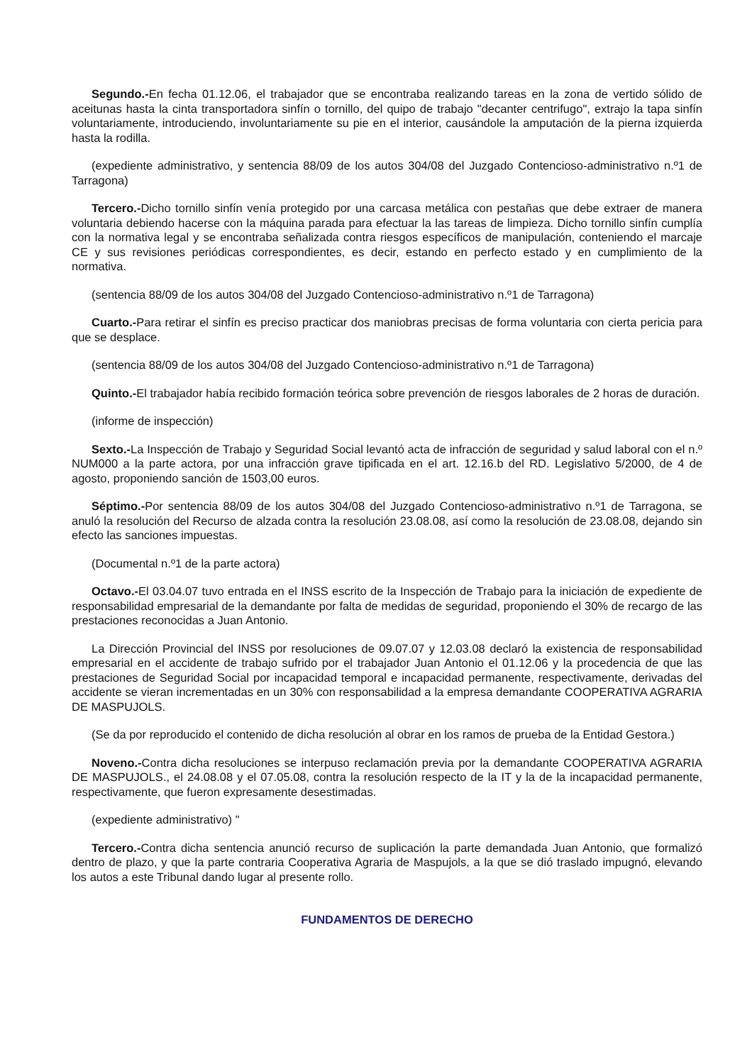Segundo.-En fecha 01.12.06, el trabajador que se encontraba realizando tareas en la zona de vertido sólido de aceitunas hasta la cinta transportadora sinfín o tornillo, del quipo de trabajo "decanter centrifugo", extrajo la tapa sinfín voluntariamente, introduciendo, involuntariamente su pie en el interior, causándole la amputación de la pierna izquierda hasta la rodilla.
(expediente administrativo, y sentencia 88/09 de los autos 304/08 del Juzgado Contencioso-administrativo n.º1 de Tarragona)
Tercero.-Dicho tornillo sinfín venía protegido por una carcasa metálica con pestañas que debe extraer de manera voluntaria debiendo hacerse con la máquina parada para efectuar la las tareas de limpieza. Dicho tornillo sinfín cumplía con la normativa legal y se encontraba señalizada contra riesgos específicos de manipulación, conteniendo el marcaje CE y sus revisiones periódicas correspondientes, es decir, estando en perfecto estado y en cumplimiento de la normativa.
(sentencia 88/09 de los autos 304/08 del Juzgado Contencioso-administrativo n.º1 de Tarragona)
Cuarto.-Para retirar el sinfín es preciso practicar dos maniobras precisas de forma voluntaria con cierta pericia para que se desplace.
(sentencia 88/09 de los autos 304/08 del Juzgado Contencioso-administrativo n.º1 de Tarragona)
Quinto.-El trabajador había recibido formación teórica sobre prevención de riesgos laborales de 2 horas de duración.
(informe de inspección)
Sexto.-La Inspección de Trabajo y Seguridad Social levantó acta de infracción de seguridad y salud laboral con el n.º NUM000 a la parte actora, por una infracción grave tipificada en el art. 12.16.b del RD. Legislativo 5/2000, de 4 de agosto, proponiendo sanción de 1503,00 euros.
Séptimo.-Por sentencia 88/09 de los autos 304/08 del Juzgado Contencioso-administrativo n.º1 de Tarragona, se anuló la resolución del Recurso de alzada contra la resolución 23.08.08, así como la resolución de 23.08.08, dejando sin efecto las sanciones impuestas.
(Documental n.º1 de la parte actora)
Octavo.-El 03.04.07 tuvo entrada en el INSS escrito de la Inspección de Trabajo para la iniciación de expediente de responsabilidad empresarial de la demandante por falta de medidas de seguridad, proponiendo el 30% de recargo de las prestaciones reconocidas a Juan Antonio.
La Dirección Provincial del INSS por resoluciones de 09.07.07 y 12.03.08 declaró la existencia de responsabilidad empresarial en el accidente de trabajo sufrido por el trabajador Juan Antonio el 01.12.06 y la procedencia de que las prestaciones de Seguridad Social por incapacidad temporal e incapacidad permanente, respectivamente, derivadas del accidente se vieran incrementadas en un 30% con responsabilidad a la empresa demandante COOPERATIVA AGRARIA DE MASPUJOLS.
(Se da por reproducido el contenido de dicha resolución al obrar en los ramos de prueba de la Entidad Gestora.)
Noveno.-Contra dicha resoluciones se interpuso reclamación previa por la demandante COOPERATIVA AGRARIA DE MASPUJOLS., el 24.08.08 y el 07.05.08, contra la resolución respecto de la IT y la de la incapacidad permanente, respectivamente, que fueron expresamente desestimadas.
(expediente administrativo) "
Tercero.-Contra dicha sentencia anunció recurso de suplicación la parte demandada Juan Antonio, que formalizó dentro de plazo, y que la parte contraria Cooperativa Agraria de Maspujols, a la que se dió traslado impugnó, elevando los autos a este Tribunal dando lugar al presente rollo.
FUNDAMENTOS DE DERECHO